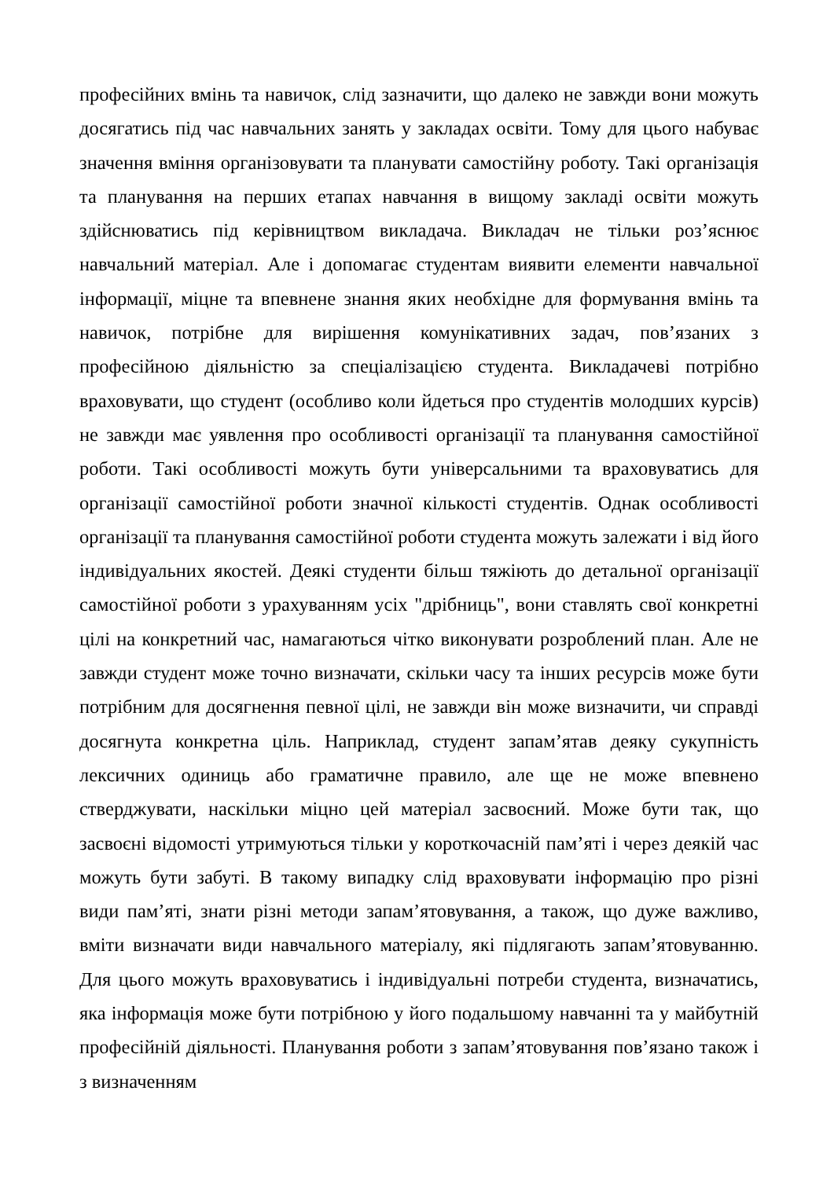професійних вмінь та навичок, слід зазначити, що далеко не завжди вони можуть досягатись під час навчальних занять у закладах освіти. Тому для цього набуває значення вміння організовувати та планувати самостійну роботу. Такі організація та планування на перших етапах навчання в вищому закладі освіти можуть здійснюватись під керівництвом викладача. Викладач не тільки роз’яснює навчальний матеріал. Але і допомагає студентам виявити елементи навчальної інформації, міцне та впевнене знання яких необхідне для формування вмінь та навичок, потрібне для вирішення комунікативних задач, пов’язаних з професійною діяльністю за спеціалізацією студента. Викладачеві потрібно враховувати, що студент (особливо коли йдеться про студентів молодших курсів) не завжди має уявлення про особливості організації та планування самостійної роботи. Такі особливості можуть бути універсальними та враховуватись для організації самостійної роботи значної кількості студентів. Однак особливості організації та планування самостійної роботи студента можуть залежати і від його індивідуальних якостей. Деякі студенти більш тяжіють до детальної організації самостійної роботи з урахуванням усіх "дрібниць", вони ставлять свої конкретні цілі на конкретний час, намагаються чітко виконувати розроблений план. Але не завжди студент може точно визначати, скільки часу та інших ресурсів може бути потрібним для досягнення певної цілі, не завжди він може визначити, чи справді досягнута конкретна ціль. Наприклад, студент запам’ятав деяку сукупність лексичних одиниць або граматичне правило, але ще не може впевнено стверджувати, наскільки міцно цей матеріал засвоєний. Може бути так, що засвоєні відомості утримуються тільки у короткочасній пам’яті і через деякій час можуть бути забуті. В такому випадку слід враховувати інформацію про різні види пам’яті, знати різні методи запам’ятовування, а також, що дуже важливо, вміти визначати види навчального матеріалу, які підлягають запам’ятовуванню. Для цього можуть враховуватись і індивідуальні потреби студента, визначатись, яка інформація може бути потрібною у його подальшому навчанні та у майбутній професійній діяльності. Планування роботи з запам’ятовування пов’язано також і з визначенням